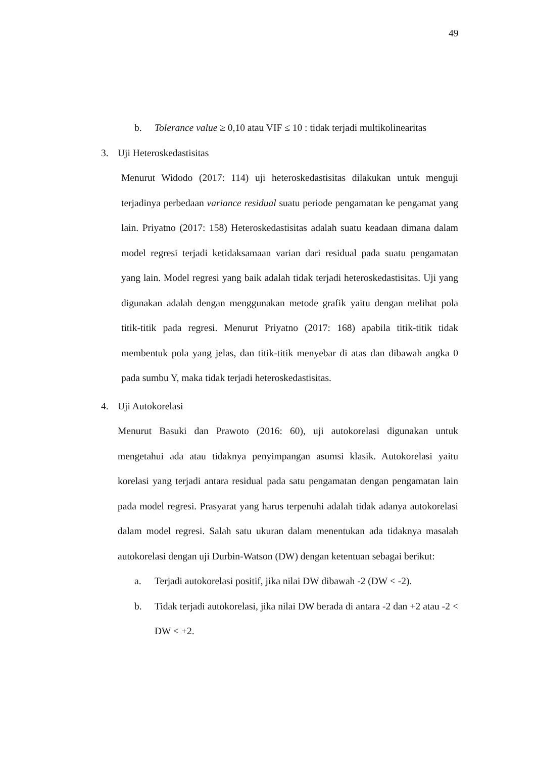49
b. Tolerance value ≥ 0,10 atau VIF ≤ 10 : tidak terjadi multikolinearitas
3. Uji Heteroskedastisitas
Menurut Widodo (2017: 114) uji heteroskedastisitas dilakukan untuk menguji terjadinya perbedaan variance residual suatu periode pengamatan ke pengamat yang lain. Priyatno (2017: 158) Heteroskedastisitas adalah suatu keadaan dimana dalam model regresi terjadi ketidaksamaan varian dari residual pada suatu pengamatan yang lain. Model regresi yang baik adalah tidak terjadi heteroskedastisitas. Uji yang digunakan adalah dengan menggunakan metode grafik yaitu dengan melihat pola titik-titik pada regresi. Menurut Priyatno (2017: 168) apabila titik-titik tidak membentuk pola yang jelas, dan titik-titik menyebar di atas dan dibawah angka 0 pada sumbu Y, maka tidak terjadi heteroskedastisitas.
4. Uji Autokorelasi
Menurut Basuki dan Prawoto (2016: 60), uji autokorelasi digunakan untuk mengetahui ada atau tidaknya penyimpangan asumsi klasik. Autokorelasi yaitu korelasi yang terjadi antara residual pada satu pengamatan dengan pengamatan lain pada model regresi. Prasyarat yang harus terpenuhi adalah tidak adanya autokorelasi dalam model regresi. Salah satu ukuran dalam menentukan ada tidaknya masalah autokorelasi dengan uji Durbin-Watson (DW) dengan ketentuan sebagai berikut:
a. Terjadi autokorelasi positif, jika nilai DW dibawah -2 (DW < -2).
b. Tidak terjadi autokorelasi, jika nilai DW berada di antara -2 dan +2 atau -2 < DW < +2.